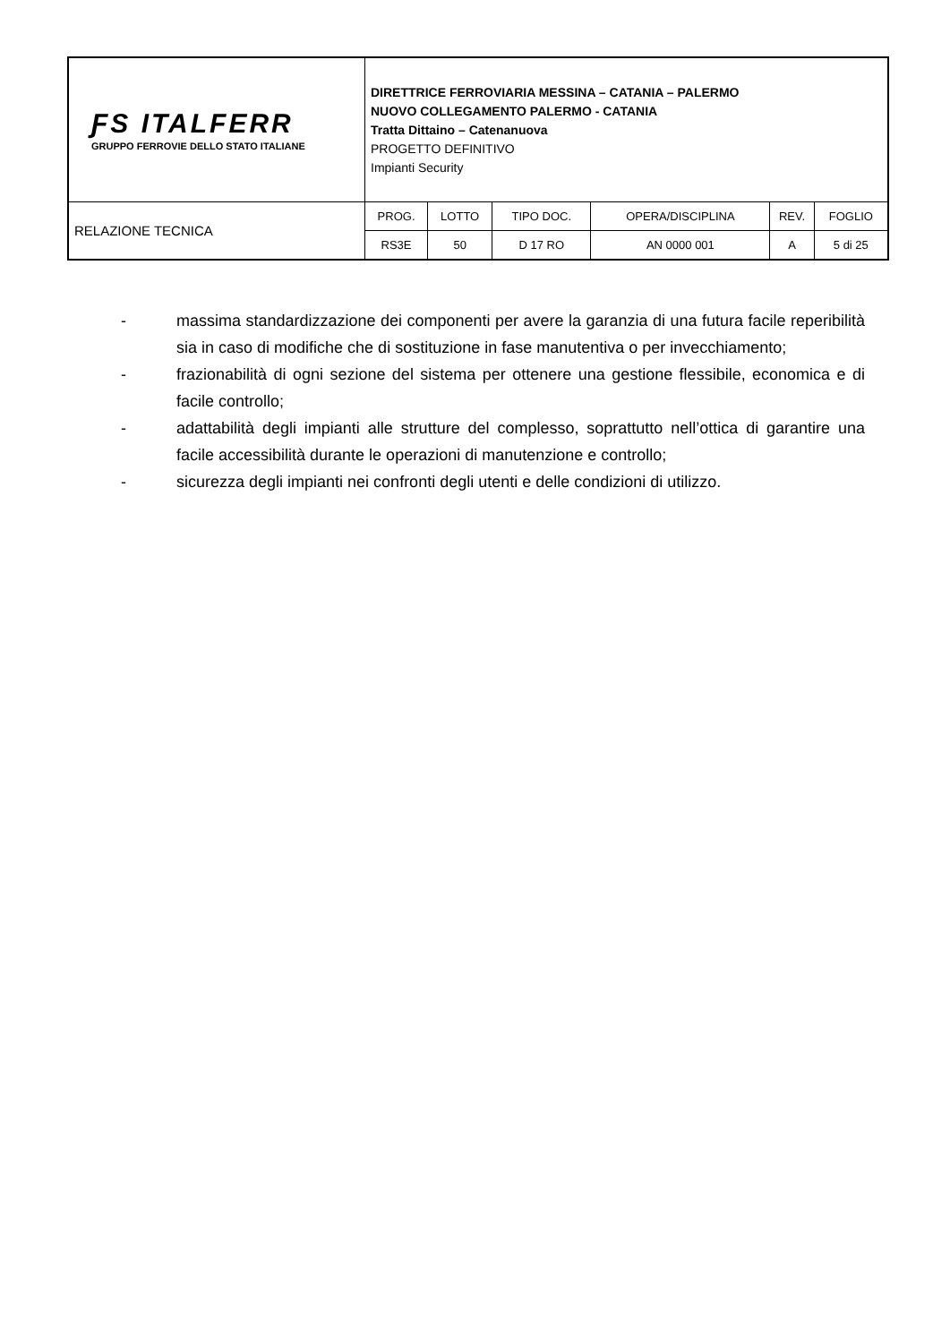| ƑS ITALFERR GRUPPO FERROVIE DELLO STATO ITALIANE | DIRETTRICE FERROVIARIA MESSINA – CATANIA – PALERMO NUOVO COLLEGAMENTO PALERMO - CATANIA Tratta Dittaino – Catenanuova PROGETTO DEFINITIVO Impianti Security | | | | | |
| RELAZIONE TECNICA | PROG. | LOTTO | TIPO DOC. | OPERA/DISCIPLINA | REV. | FOGLIO |
| | RS3E | 50 | D 17 RO | AN 0000 001 | A | 5 di 25 |
- massima standardizzazione dei componenti per avere la garanzia di una futura facile reperibilità sia in caso di modifiche che di sostituzione in fase manutentiva o per invecchiamento;
- frazionabilità di ogni sezione del sistema per ottenere una gestione flessibile, economica e di facile controllo;
- adattabilità degli impianti alle strutture del complesso, soprattutto nell’ottica di garantire una facile accessibilità durante le operazioni di manutenzione e controllo;
- sicurezza degli impianti nei confronti degli utenti e delle condizioni di utilizzo.